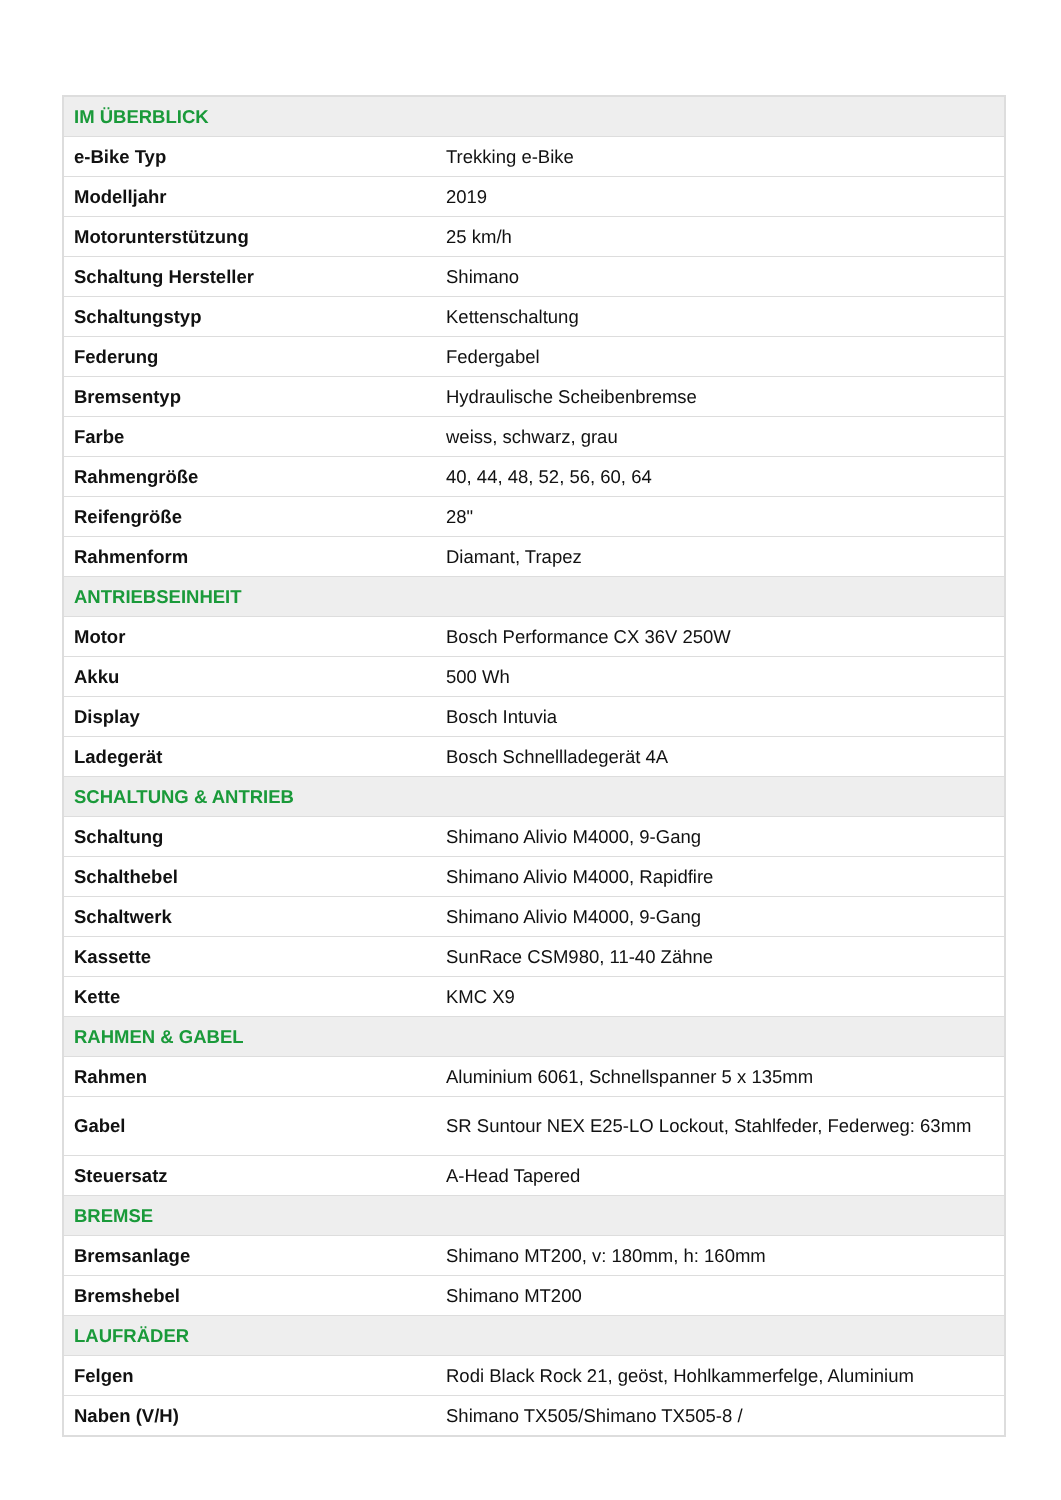| IM ÜBERBLICK | |
| --- | --- |
| e-Bike Typ | Trekking e-Bike |
| Modelljahr | 2019 |
| Motorunterstützung | 25 km/h |
| Schaltung Hersteller | Shimano |
| Schaltungstyp | Kettenschaltung |
| Federung | Federgabel |
| Bremsentyp | Hydraulische Scheibenbremse |
| Farbe | weiss, schwarz, grau |
| Rahmengröße | 40, 44, 48, 52, 56, 60, 64 |
| Reifengröße | 28" |
| Rahmenform | Diamant, Trapez |
| ANTRIEBSEINHEIT | |
| Motor | Bosch Performance CX 36V 250W |
| Akku | 500 Wh |
| Display | Bosch Intuvia |
| Ladegerät | Bosch Schnellladegerät 4A |
| SCHALTUNG & ANTRIEB | |
| Schaltung | Shimano Alivio M4000, 9-Gang |
| Schalthebel | Shimano Alivio M4000, Rapidfire |
| Schaltwerk | Shimano Alivio M4000, 9-Gang |
| Kassette | SunRace CSM980, 11-40 Zähne |
| Kette | KMC X9 |
| RAHMEN & GABEL | |
| Rahmen | Aluminium 6061, Schnellspanner 5 x 135mm |
| Gabel | SR Suntour NEX E25-LO Lockout, Stahlfeder, Federweg: 63mm |
| Steuersatz | A-Head Tapered |
| BREMSE | |
| Bremsanlage | Shimano MT200, v: 180mm, h: 160mm |
| Bremshebel | Shimano MT200 |
| LAUFRÄDER | |
| Felgen | Rodi Black Rock 21, geöst, Hohlkammerfelge, Aluminium |
| Naben (V/H) | Shimano TX505/Shimano TX505-8 / |